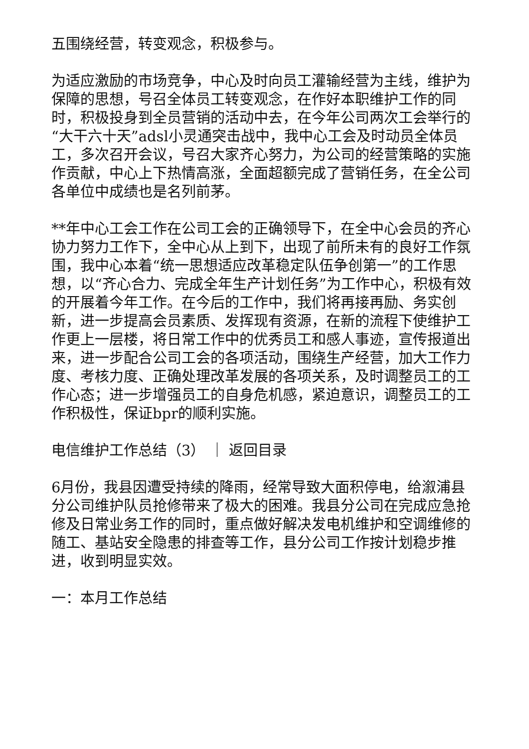五围绕经营，转变观念，积极参与。
为适应激励的市场竞争，中心及时向员工灌输经营为主线，维护为保障的思想，号召全体员工转变观念，在作好本职维护工作的同时，积极投身到全员营销的活动中去，在今年公司两次工会举行的“大干六十天”adsl小灵通突击战中，我中心工会及时动员全体员工，多次召开会议，号召大家齐心努力，为公司的经营策略的实施作贡献，中心上下热情高涨，全面超额完成了营销任务，在全公司各单位中成绩也是名列前茅。
**年中心工会工作在公司工会的正确领导下，在全中心会员的齐心协力努力工作下，全中心从上到下，出现了前所未有的良好工作氛围，我中心本着“统一思想适应改革稳定队伍争创第一”的工作思想，以“齐心合力、完成全年生产计划任务”为工作中心，积极有效的开展着今年工作。在今后的工作中，我们将再接再励、务实创新，进一步提高会员素质、发挥现有资源，在新的流程下使维护工作更上一层楼，将日常工作中的优秀员工和感人事迹，宣传报道出来，进一步配合公司工会的各项活动，围绕生产经营，加大工作力度、考核力度、正确处理改革发展的各项关系，及时调整员工的工作心态；进一步增强员工的自身危机感，紧迫意识，调整员工的工作积极性，保证bpr的顺利实施。
电信维护工作总结（3） ｜ 返回目录
6月份，我县因遭受持续的降雨，经常导致大面积停电，给溆浦县分公司维护队员抢修带来了极大的困难。我县分公司在完成应急抢修及日常业务工作的同时，重点做好解决发电机维护和空调维修的随工、基站安全隐患的排查等工作，县分公司工作按计划稳步推进，收到明显实效。
一：本月工作总结